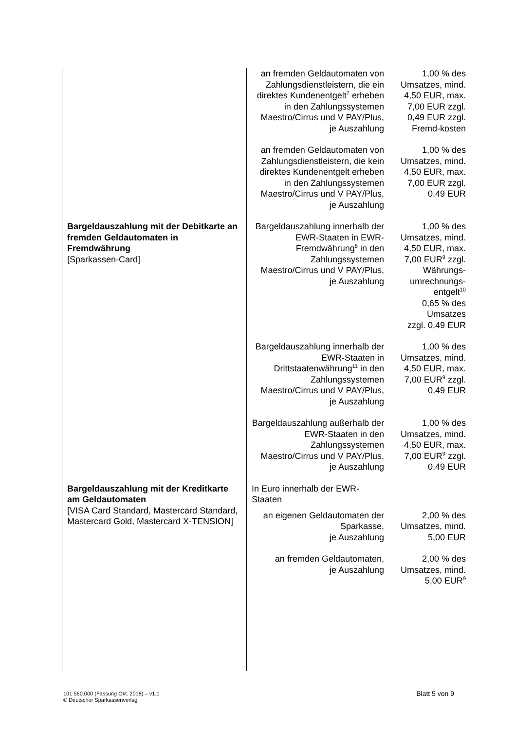| | an fremden Geldautomaten von Zahlungsdienstleistern, die ein direktes Kundenentgelt<sup>7</sup> erheben in den Zahlungssystemen Maestro/Cirrus und V PAY/Plus, je Auszahlung | 1,00 % des Umsatzes, mind. 4,50 EUR, max. 7,00 EUR zzgl. 0,49 EUR zzgl. Fremd-kosten |
| | an fremden Geldautomaten von Zahlungsdienstleistern, die kein direktes Kundenentgelt erheben in den Zahlungssystemen Maestro/Cirrus und V PAY/Plus, je Auszahlung | 1,00 % des Umsatzes, mind. 4,50 EUR, max. 7,00 EUR zzgl. 0,49 EUR |
| Bargeldauszahlung mit der Debitkarte an fremden Geldautomaten in Fremdwährung [Sparkassen-Card] | Bargeldauszahlung innerhalb der EWR-Staaten in EWR-Fremdwährung<sup>8</sup> in den Zahlungssystemen Maestro/Cirrus und V PAY/Plus, je Auszahlung | 1,00 % des Umsatzes, mind. 4,50 EUR, max. 7,00 EUR<sup>9</sup> zzgl. Währungs-umrechnungs-entgelt<sup>10</sup> 0,65 % des Umsatzes zzgl. 0,49 EUR |
| | Bargeldauszahlung innerhalb der EWR-Staaten in Drittstaatenwährung<sup>11</sup> in den Zahlungssystemen Maestro/Cirrus und V PAY/Plus, je Auszahlung | 1,00 % des Umsatzes, mind. 4,50 EUR, max. 7,00 EUR<sup>9</sup> zzgl. 0,49 EUR |
| | Bargeldauszahlung außerhalb der EWR-Staaten in den Zahlungssystemen Maestro/Cirrus und V PAY/Plus, je Auszahlung | 1,00 % des Umsatzes, mind. 4,50 EUR, max. 7,00 EUR<sup>9</sup> zzgl. 0,49 EUR |
| Bargeldauszahlung mit der Kreditkarte am Geldautomaten [VISA Card Standard, Mastercard Standard, Mastercard Gold, Mastercard X-TENSION] | In Euro innerhalb der EWR-Staaten | |
| | an eigenen Geldautomaten der Sparkasse, je Auszahlung | 2,00 % des Umsatzes, mind. 5,00 EUR |
| | an fremden Geldautomaten, je Auszahlung | 2,00 % des Umsatzes, mind. 5,00 EUR<sup>9</sup> |
101 560.000 (Fassung Okt. 2018) – v1.1
© Deutscher Sparkassenverlag
Blatt 5 von 9